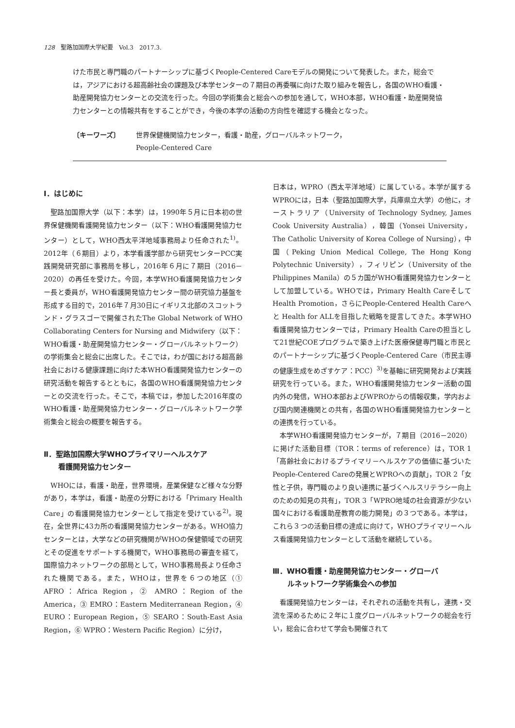128　聖路加国際大学紀要　Vol.3　2017.3.
けた市民と専門職のパートナーシップに基づくPeople-Centered Careモデルの開発について発表した。また，総会では，アジアにおける超高齢社会の課題及び本学センターの７期目の再委嘱に向けた取り組みを報告し，各国のWHO看護・助産開発協力センターとの交流を行った。今回の学術集会と総会への参加を通して，WHO本部，WHO看護・助産開発協力センターとの情報共有をすることができ，今後の本学の活動の方向性を確認する機会となった。
〔キーワーズ〕 世界保健機関協力センター，看護・助産，グローバルネットワーク，
People-Centered Care
Ⅰ．はじめに
聖路加国際大学（以下：本学）は，1990年５月に日本初の世界保健機関看護開発協力センター（以下：WHO看護開発協力センター）として，WHO西太平洋地域事務局より任命された<sup>1)</sup>。2012年（６期目）より，本学看護学部から研究センターPCC実践開発研究部に事務局を移し，2016年６月に７期目（2016－2020）の再任を受けた。今回，本学WHO看護開発協力センター長と委員が，WHO看護開発協力センター間の研究協力基盤を形成する目的で，2016年７月30日にイギリス北部のスコットランド・グラスゴーで開催されたThe Global Network of WHO Collaborating Centers for Nursing and Midwifery（以下：WHO看護・助産開発協力センター・グローバルネットワーク）の学術集会と総会に出席した。そこでは，わが国における超高齢社会における健康課題に向けた本WHO看護開発協力センターの研究活動を報告するとともに，各国のWHO看護開発協力センターとの交流を行った。そこで，本稿では，参加した2016年度のWHO看護・助産開発協力センター・グローバルネットワーク学術集会と総会の概要を報告する。
Ⅱ．聖路加国際大学WHOプライマリーヘルスケア
　　看護開発協力センター
WHOには，看護・助産，世界環境，産業保健など様々な分野があり，本学は，看護・助産の分野における「Primary Health Care」の看護開発協力センターとして指定を受けている<sup>2)</sup>。現在，全世界に43カ所の看護開発協力センターがある。WHO協力センターとは，大学などの研究機関がWHOの保健領域での研究とその促進をサポートする機関で，WHO事務局の審査を経て，国際協力ネットワークの部局として，WHO事務局長より任命された機関である。また，WHOは，世界を６つの地区（① AFRO：Africa Region，② AMRO：Region of the America，③ EMRO：Eastern Mediterranean Region，④ EURO：European Region，⑤ SEARO：South-East Asia Region，⑥ WPRO：Western Pacific Region）に分け，
日本は，WPRO（西太平洋地域）に属している。本学が属するWPROには，日本（聖路加国際大学，兵庫県立大学）の他に，オーストラリア（University of Technology Sydney, James Cook University Australia），韓国（Yonsei University，The Catholic University of Korea College of Nursing），中国（Peking Union Medical College, The Hong Kong Polytechnic University），フィリピン（University of the Philippines Manila）の５カ国がWHO看護開発協力センターとして加盟している。WHOでは，Primary Health Careそして Health Promotion，さらにPeople-Centered Health Careへと Health for ALLを目指した戦略を提言してきた。本学WHO看護開発協力センターでは，Primary Health Careの担当として21世紀COEプログラムで築き上げた医療保健専門職と市民とのパートナーシップに基づくPeople-Centered Care（市民主導の健康生成をめざすケア：PCC）<sup>3)</sup>を基軸に研究開発および実践研究を行っている。また，WHO看護開発協力センター活動の国内外の発信，WHO本部およびWPROからの情報収集，学内および国内関連機関との共有，各国のWHO看護開発協力センターとの連携を行っている。
本学WHO看護開発協力センターが，７期目（2016－2020）に掲げた活動目標（TOR：terms of reference）は，TOR 1「高齢社会におけるプライマリ－ヘルスケアの価値に基づいたPeople-Centered Careの発展とWPROへの貢献」，TOR 2「女性と子供，専門職のより良い連携に基づくヘルスリテラシー向上のための知見の共有」，TOR 3「WPRO地域の社会資源が少ない国々における看護助産教育の能力開発」の３つである。本学は，これら３つの活動目標の達成に向けて，WHOプライマリーヘルス看護開発協力センターとして活動を継続している。
Ⅲ．WHO看護・助産開発協力センター・グローバ
　　ルネットワーク学術集会への参加
看護開発協力センターは，それぞれの活動を共有し，連携・交流を深めるために２年に１度グローバルネットワークの総会を行い，総会に合わせて学会も開催されて